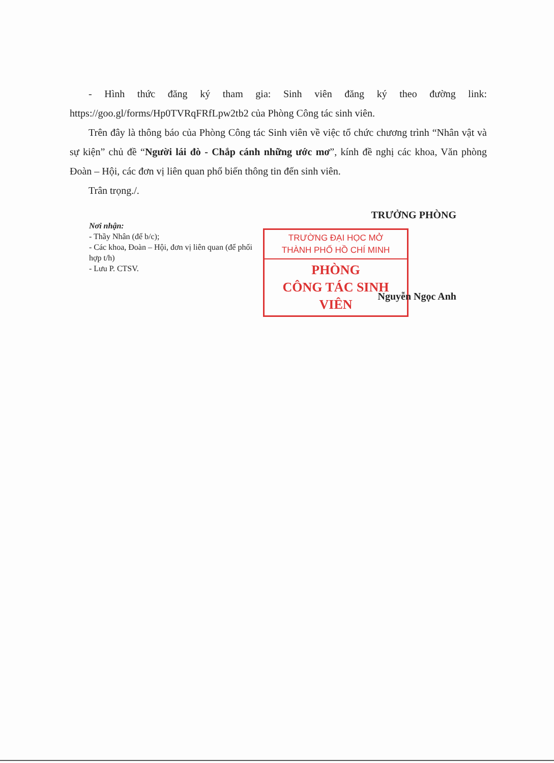- Hình thức đăng ký tham gia: Sinh viên đăng ký theo đường link: https://goo.gl/forms/Hp0TVRqFRfLpw2tb2 của Phòng Công tác sinh viên.
Trên đây là thông báo của Phòng Công tác Sinh viên về việc tổ chức chương trình “Nhân vật và sự kiện” chủ đề “Người lái đò - Chắp cánh những ước mơ”, kính đề nghị các khoa, Văn phòng Đoàn – Hội, các đơn vị liên quan phổ biến thông tin đến sinh viên.
Trân trọng./.
Nơi nhận:
- Thầy Nhân (để b/c);
- Các khoa, Đoàn – Hội, đơn vị liên quan (để phối hợp t/h)
- Lưu P. CTSV.
TRƯỞNG PHÒNG
TRƯỜNG ĐẠI HỌC MỞ
THÀNH PHỐ HỒ CHÍ MINH
PHÒNG
CÔNG TÁC SINH VIÊN
Nguyễn Ngọc Anh